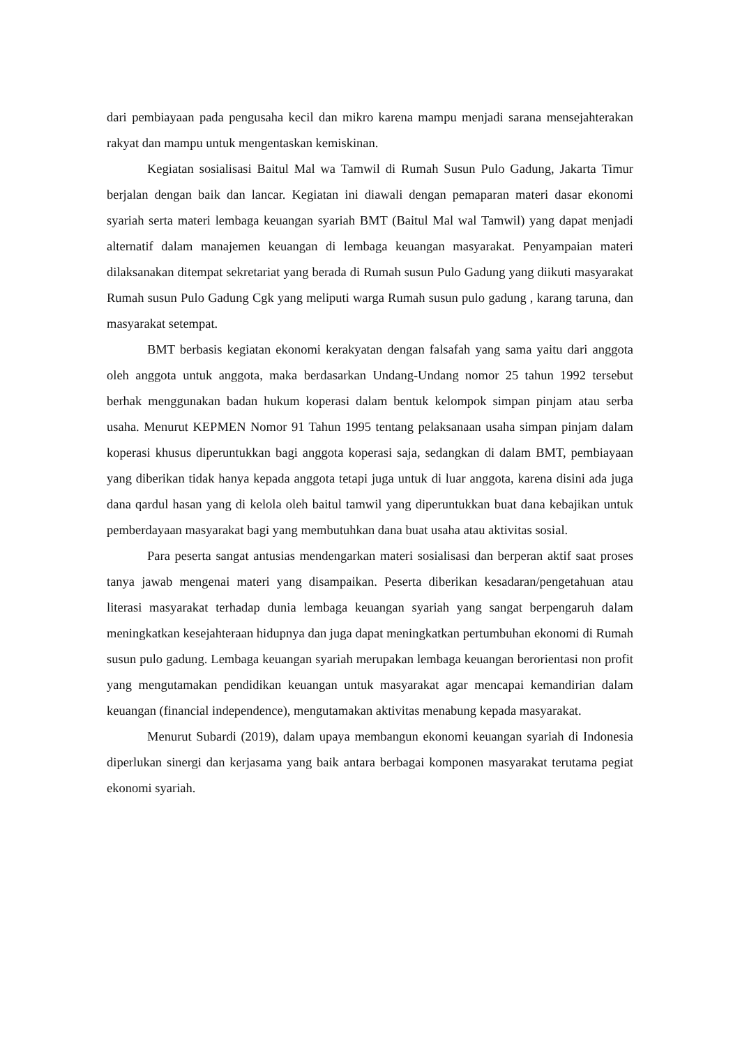dari pembiayaan pada pengusaha kecil dan mikro karena mampu menjadi sarana mensejahterakan rakyat dan mampu untuk mengentaskan kemiskinan.
Kegiatan sosialisasi Baitul Mal wa Tamwil di Rumah Susun Pulo Gadung, Jakarta Timur berjalan dengan baik dan lancar. Kegiatan ini diawali dengan pemaparan materi dasar ekonomi syariah serta materi lembaga keuangan syariah BMT (Baitul Mal wal Tamwil) yang dapat menjadi alternatif dalam manajemen keuangan di lembaga keuangan masyarakat. Penyampaian materi dilaksanakan ditempat sekretariat yang berada di Rumah susun Pulo Gadung yang diikuti masyarakat Rumah susun Pulo Gadung Cgk yang meliputi warga Rumah susun pulo gadung , karang taruna, dan masyarakat setempat.
BMT berbasis kegiatan ekonomi kerakyatan dengan falsafah yang sama yaitu dari anggota oleh anggota untuk anggota, maka berdasarkan Undang-Undang nomor 25 tahun 1992 tersebut berhak menggunakan badan hukum koperasi dalam bentuk kelompok simpan pinjam atau serba usaha. Menurut KEPMEN Nomor 91 Tahun 1995 tentang pelaksanaan usaha simpan pinjam dalam koperasi khusus diperuntukkan bagi anggota koperasi saja, sedangkan di dalam BMT, pembiayaan yang diberikan tidak hanya kepada anggota tetapi juga untuk di luar anggota, karena disini ada juga dana qardul hasan yang di kelola oleh baitul tamwil yang diperuntukkan buat dana kebajikan untuk pemberdayaan masyarakat bagi yang membutuhkan dana buat usaha atau aktivitas sosial.
Para peserta sangat antusias mendengarkan materi sosialisasi dan berperan aktif saat proses tanya jawab mengenai materi yang disampaikan. Peserta diberikan kesadaran/pengetahuan atau literasi masyarakat terhadap dunia lembaga keuangan syariah yang sangat berpengaruh dalam meningkatkan kesejahteraan hidupnya dan juga dapat meningkatkan pertumbuhan ekonomi di Rumah susun pulo gadung. Lembaga keuangan syariah merupakan lembaga keuangan berorientasi non profit yang mengutamakan pendidikan keuangan untuk masyarakat agar mencapai kemandirian dalam keuangan (financial independence), mengutamakan aktivitas menabung kepada masyarakat.
Menurut Subardi (2019), dalam upaya membangun ekonomi keuangan syariah di Indonesia diperlukan sinergi dan kerjasama yang baik antara berbagai komponen masyarakat terutama pegiat ekonomi syariah.